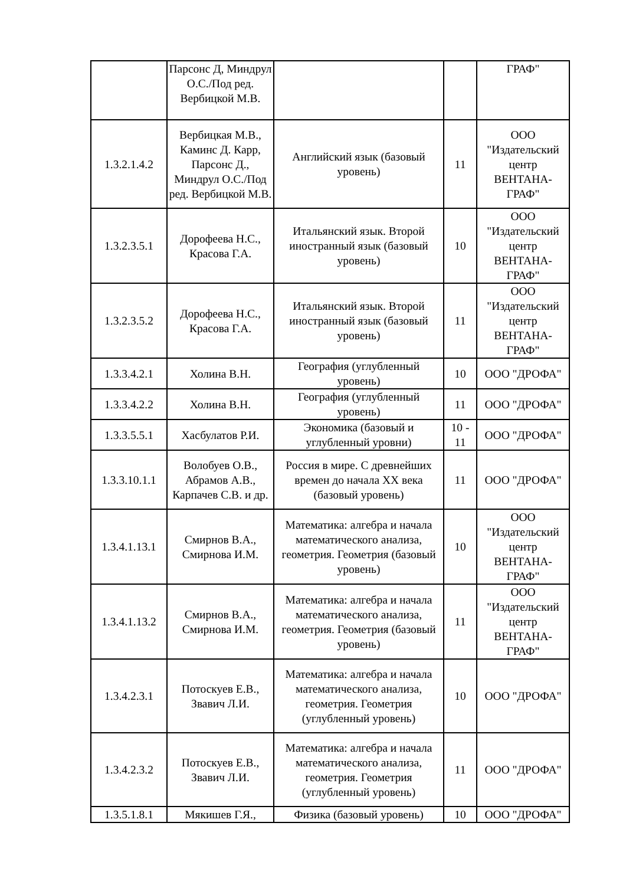| | Парсонс Д, Миндрул О.С./Под ред. Вербицкой М.В. | | | ГРАФ" |
| 1.3.2.1.4.2 | Вербицкая М.В., Каминс Д. Карр, Парсонс Д., Миндрул О.С./Под ред. Вербицкой М.В. | Английский язык (базовый уровень) | 11 | ООО "Издательский центр ВЕНТАНА-ГРАФ" |
| 1.3.2.3.5.1 | Дорофеева Н.С., Красова Г.А. | Итальянский язык. Второй иностранный язык (базовый уровень) | 10 | ООО "Издательский центр ВЕНТАНА-ГРАФ" |
| 1.3.2.3.5.2 | Дорофеева Н.С., Красова Г.А. | Итальянский язык. Второй иностранный язык (базовый уровень) | 11 | ООО "Издательский центр ВЕНТАНА-ГРАФ" |
| 1.3.3.4.2.1 | Холина В.Н. | География (углубленный уровень) | 10 | ООО "ДРОФА" |
| 1.3.3.4.2.2 | Холина В.Н. | География (углубленный уровень) | 11 | ООО "ДРОФА" |
| 1.3.3.5.5.1 | Хасбулатов Р.И. | Экономика (базовый и углубленный уровни) | 10 - 11 | ООО "ДРОФА" |
| 1.3.3.10.1.1 | Волобуев О.В., Абрамов А.В., Карпачев С.В. и др. | Россия в мире. С древнейших времен до начала XX века (базовый уровень) | 11 | ООО "ДРОФА" |
| 1.3.4.1.13.1 | Смирнов В.А., Смирнова И.М. | Математика: алгебра и начала математического анализа, геометрия. Геометрия (базовый уровень) | 10 | ООО "Издательский центр ВЕНТАНА-ГРАФ" |
| 1.3.4.1.13.2 | Смирнов В.А., Смирнова И.М. | Математика: алгебра и начала математического анализа, геометрия. Геометрия (базовый уровень) | 11 | ООО "Издательский центр ВЕНТАНА-ГРАФ" |
| 1.3.4.2.3.1 | Потоскуев Е.В., Звавич Л.И. | Математика: алгебра и начала математического анализа, геометрия. Геометрия (углубленный уровень) | 10 | ООО "ДРОФА" |
| 1.3.4.2.3.2 | Потоскуев Е.В., Звавич Л.И. | Математика: алгебра и начала математического анализа, геометрия. Геометрия (углубленный уровень) | 11 | ООО "ДРОФА" |
| 1.3.5.1.8.1 | Мякишев Г.Я., | Физика (базовый уровень) | 10 | ООО "ДРОФА" |